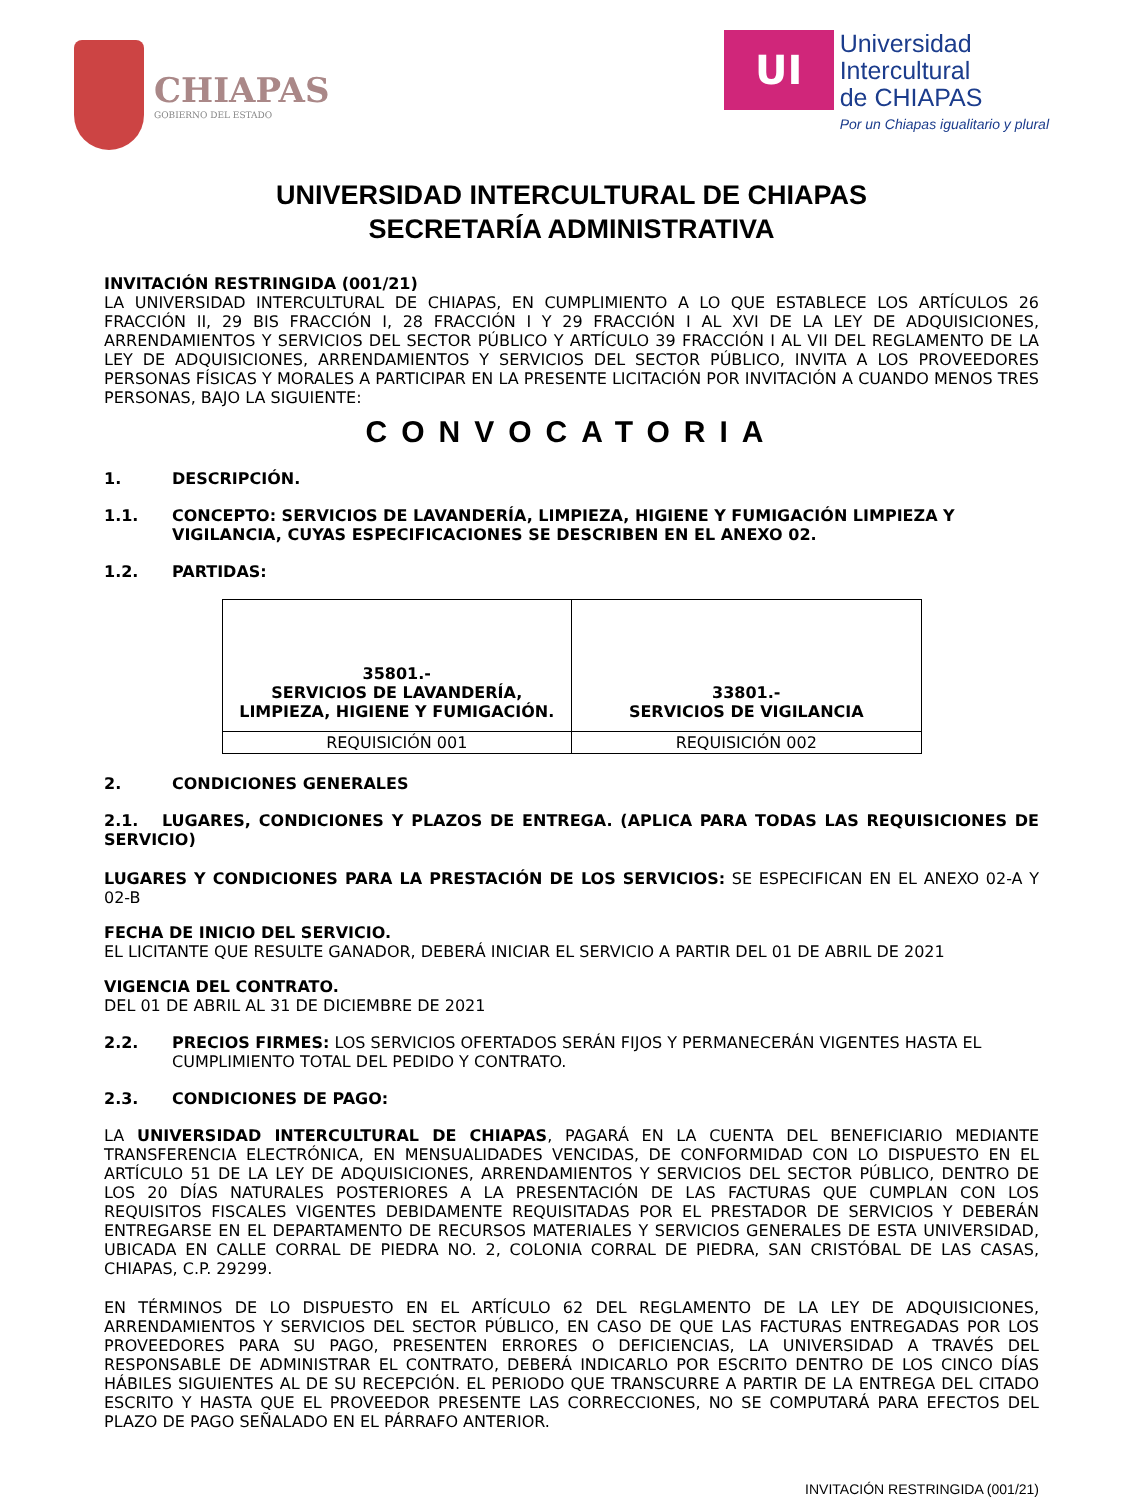CHIAPAS
GOBIERNO DEL ESTADO
UI
Universidad
Intercultural
de CHIAPAS
Por un Chiapas igualitario y plural
UNIVERSIDAD INTERCULTURAL DE CHIAPAS
SECRETARÍA ADMINISTRATIVA
INVITACIÓN RESTRINGIDA (001/21)
LA UNIVERSIDAD INTERCULTURAL DE CHIAPAS, EN CUMPLIMIENTO A LO QUE ESTABLECE LOS ARTÍCULOS 26 FRACCIÓN II, 29 BIS FRACCIÓN I, 28 FRACCIÓN I Y 29 FRACCIÓN I AL XVI DE LA LEY DE ADQUISICIONES, ARRENDAMIENTOS Y SERVICIOS DEL SECTOR PÚBLICO Y ARTÍCULO 39 FRACCIÓN I AL VII DEL REGLAMENTO DE LA LEY DE ADQUISICIONES, ARRENDAMIENTOS Y SERVICIOS DEL SECTOR PÚBLICO, INVITA A LOS PROVEEDORES PERSONAS FÍSICAS Y MORALES A PARTICIPAR EN LA PRESENTE LICITACIÓN POR INVITACIÓN A CUANDO MENOS TRES PERSONAS, BAJO LA SIGUIENTE:
CONVOCATORIA
1. DESCRIPCIÓN.
1.1. CONCEPTO: SERVICIOS DE LAVANDERÍA, LIMPIEZA, HIGIENE Y FUMIGACIÓN LIMPIEZA Y VIGILANCIA, CUYAS ESPECIFICACIONES SE DESCRIBEN EN EL ANEXO 02.
1.2. PARTIDAS:
| 35801.- SERVICIOS DE LAVANDERÍA, LIMPIEZA, HIGIENE Y FUMIGACIÓN. | 33801.- SERVICIOS DE VIGILANCIA |
| --- | --- |
| REQUISICIÓN 001 | REQUISICIÓN 002 |
2. CONDICIONES GENERALES
2.1. LUGARES, CONDICIONES Y PLAZOS DE ENTREGA. (APLICA PARA TODAS LAS REQUISICIONES DE SERVICIO)
LUGARES Y CONDICIONES PARA LA PRESTACIÓN DE LOS SERVICIOS: SE ESPECIFICAN EN EL ANEXO 02-A Y 02-B
FECHA DE INICIO DEL SERVICIO.
EL LICITANTE QUE RESULTE GANADOR, DEBERÁ INICIAR EL SERVICIO A PARTIR DEL 01 DE ABRIL DE 2021
VIGENCIA DEL CONTRATO.
DEL 01 DE ABRIL AL 31 DE DICIEMBRE DE 2021
2.2. PRECIOS FIRMES: LOS SERVICIOS OFERTADOS SERÁN FIJOS Y PERMANECERÁN VIGENTES HASTA EL CUMPLIMIENTO TOTAL DEL PEDIDO Y CONTRATO.
2.3. CONDICIONES DE PAGO:
LA UNIVERSIDAD INTERCULTURAL DE CHIAPAS, PAGARÁ EN LA CUENTA DEL BENEFICIARIO MEDIANTE TRANSFERENCIA ELECTRÓNICA, EN MENSUALIDADES VENCIDAS, DE CONFORMIDAD CON LO DISPUESTO EN EL ARTÍCULO 51 DE LA LEY DE ADQUISICIONES, ARRENDAMIENTOS Y SERVICIOS DEL SECTOR PÚBLICO, DENTRO DE LOS 20 DÍAS NATURALES POSTERIORES A LA PRESENTACIÓN DE LAS FACTURAS QUE CUMPLAN CON LOS REQUISITOS FISCALES VIGENTES DEBIDAMENTE REQUISITADAS POR EL PRESTADOR DE SERVICIOS Y DEBERÁN ENTREGARSE EN EL DEPARTAMENTO DE RECURSOS MATERIALES Y SERVICIOS GENERALES DE ESTA UNIVERSIDAD, UBICADA EN CALLE CORRAL DE PIEDRA NO. 2, COLONIA CORRAL DE PIEDRA, SAN CRISTÓBAL DE LAS CASAS, CHIAPAS, C.P. 29299.
EN TÉRMINOS DE LO DISPUESTO EN EL ARTÍCULO 62 DEL REGLAMENTO DE LA LEY DE ADQUISICIONES, ARRENDAMIENTOS Y SERVICIOS DEL SECTOR PÚBLICO, EN CASO DE QUE LAS FACTURAS ENTREGADAS POR LOS PROVEEDORES PARA SU PAGO, PRESENTEN ERRORES O DEFICIENCIAS, LA UNIVERSIDAD A TRAVÉS DEL RESPONSABLE DE ADMINISTRAR EL CONTRATO, DEBERÁ INDICARLO POR ESCRITO DENTRO DE LOS CINCO DÍAS HÁBILES SIGUIENTES AL DE SU RECEPCIÓN. EL PERIODO QUE TRANSCURRE A PARTIR DE LA ENTREGA DEL CITADO ESCRITO Y HASTA QUE EL PROVEEDOR PRESENTE LAS CORRECCIONES, NO SE COMPUTARÁ PARA EFECTOS DEL PLAZO DE PAGO SEÑALADO EN EL PÁRRAFO ANTERIOR.
INVITACIÓN RESTRINGIDA (001/21)